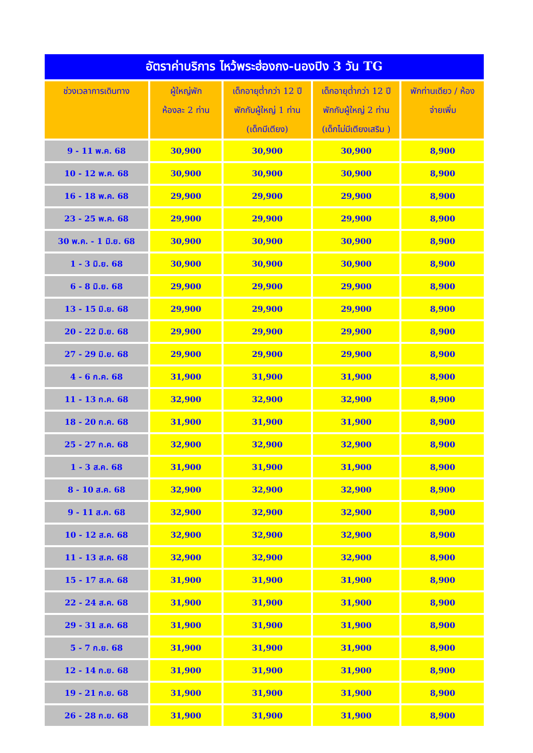| อัตราค่าบริการ ไหว้พระฮ่องกง-นองปิง 3 วัน TG | | | | |
| --- | --- | --- | --- | --- |
| ช่วงเวลาการเดินทาง | ผู้ใหญ่พัก ห้องละ 2 ท่าน | เด็กอายุต่ำกว่า 12 ปี พักกับผู้ใหญ่ 1 ท่าน (เด็กมีเตียง) | เด็กอายุต่ำกว่า 12 ปี พักกับผู้ใหญ่ 2 ท่าน (เด็กไม่มีเตียงเสริม ) | พักท่านเดียว / ห้อง จ่ายเพิ่ม |
| 9 - 11 พ.ค. 68 | 30,900 | 30,900 | 30,900 | 8,900 |
| 10 - 12 พ.ค. 68 | 30,900 | 30,900 | 30,900 | 8,900 |
| 16 - 18 พ.ค. 68 | 29,900 | 29,900 | 29,900 | 8,900 |
| 23 - 25 พ.ค. 68 | 29,900 | 29,900 | 29,900 | 8,900 |
| 30 พ.ค. - 1 มิ.ย. 68 | 30,900 | 30,900 | 30,900 | 8,900 |
| 1 - 3 มิ.ย. 68 | 30,900 | 30,900 | 30,900 | 8,900 |
| 6 - 8 มิ.ย. 68 | 29,900 | 29,900 | 29,900 | 8,900 |
| 13 - 15 มิ.ย. 68 | 29,900 | 29,900 | 29,900 | 8,900 |
| 20 - 22 มิ.ย. 68 | 29,900 | 29,900 | 29,900 | 8,900 |
| 27 - 29 มิ.ย. 68 | 29,900 | 29,900 | 29,900 | 8,900 |
| 4 - 6 ก.ค. 68 | 31,900 | 31,900 | 31,900 | 8,900 |
| 11 - 13 ก.ค. 68 | 32,900 | 32,900 | 32,900 | 8,900 |
| 18 - 20 ก.ค. 68 | 31,900 | 31,900 | 31,900 | 8,900 |
| 25 - 27 ก.ค. 68 | 32,900 | 32,900 | 32,900 | 8,900 |
| 1 - 3 ส.ค. 68 | 31,900 | 31,900 | 31,900 | 8,900 |
| 8 - 10 ส.ค. 68 | 32,900 | 32,900 | 32,900 | 8,900 |
| 9 - 11 ส.ค. 68 | 32,900 | 32,900 | 32,900 | 8,900 |
| 10 - 12 ส.ค. 68 | 32,900 | 32,900 | 32,900 | 8,900 |
| 11 - 13 ส.ค. 68 | 32,900 | 32,900 | 32,900 | 8,900 |
| 15 - 17 ส.ค. 68 | 31,900 | 31,900 | 31,900 | 8,900 |
| 22 - 24 ส.ค. 68 | 31,900 | 31,900 | 31,900 | 8,900 |
| 29 - 31 ส.ค. 68 | 31,900 | 31,900 | 31,900 | 8,900 |
| 5 - 7 ก.ย. 68 | 31,900 | 31,900 | 31,900 | 8,900 |
| 12 - 14 ก.ย. 68 | 31,900 | 31,900 | 31,900 | 8,900 |
| 19 - 21 ก.ย. 68 | 31,900 | 31,900 | 31,900 | 8,900 |
| 26 - 28 ก.ย. 68 | 31,900 | 31,900 | 31,900 | 8,900 |